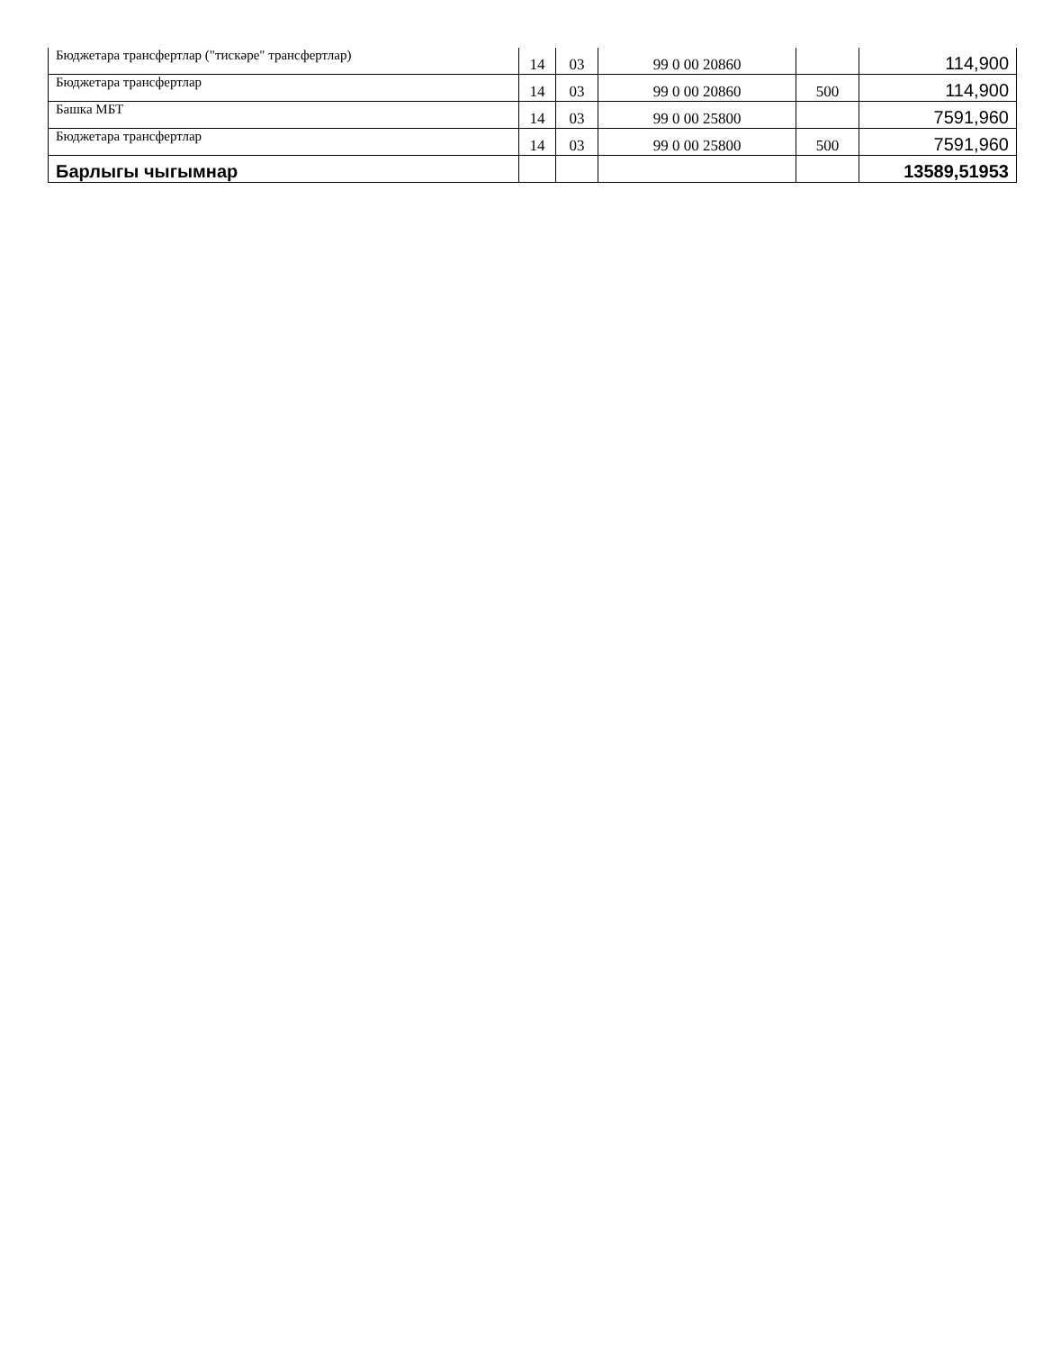| Бюджетара трансфертлар ("тискәре" трансфертлар) | 14 | 03 | 99 0 00 20860 | | 114,900 |
| Бюджетара трансфертлар | 14 | 03 | 99 0 00 20860 | 500 | 114,900 |
| Башка МБТ | 14 | 03 | 99 0 00 25800 | | 7591,960 |
| Бюджетара трансфертлар | 14 | 03 | 99 0 00 25800 | 500 | 7591,960 |
| Барлыгы чыгымнар | | | | | 13589,51953 |